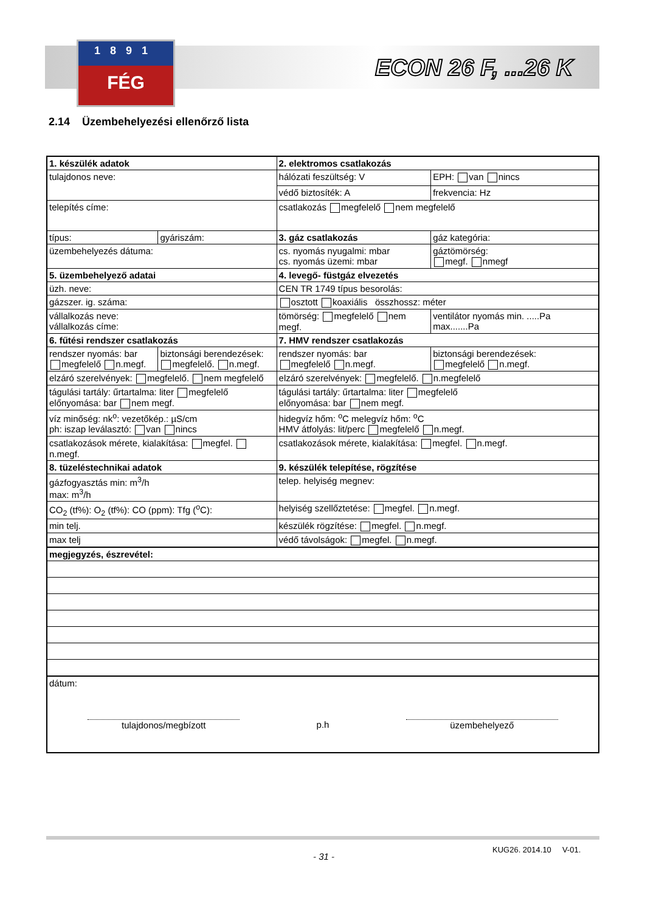1891
FÉG
ECON 26 F, ...26 K
2.14 Üzembehelyezési ellenőrző lista
| 1. készülék adatok | | 2. elektromos csatlakozás | |
| tulajdonos neve: | | hálózati feszültség: V | EPH: van nincs |
| | | védő biztosíték: A | frekvencia: Hz |
| telepítés címe: | | csatlakozás megfelelő nem megfelelő | |
| típus: | gyáriszám: | 3. gáz csatlakozás | gáz kategória: |
| üzembehelyezés dátuma: | | cs. nyomás nyugalmi: mbar cs. nyomás üzemi: mbar | gáztömörség: megf. nmegf |
| 5. üzembehelyező adatai | | 4. levegő- füstgáz elvezetés | |
| üzh. neve: | | CEN TR 1749 típus besorolás: | |
| gázszer. ig. száma: | | osztott koaxiális összhossz: méter | |
| vállalkozás neve: vállalkozás címe: | | tömörség: megfelelő nem megf. | ventilátor nyomás min. .....Pa max.......Pa |
| 6. fűtési rendszer csatlakozás | | 7. HMV rendszer csatlakozás | |
| rendszer nyomás: bar megfelelő n.megf. | biztonsági berendezések: megfelelő. n.megf. | rendszer nyomás: bar megfelelő n.megf. | biztonsági berendezések: megfelelő n.megf. |
| elzáró szerelvények: megfelelő. nem megfelelő | | elzáró szerelvények: megfelelő. n.megfelelő | |
| tágulási tartály: űrtartalma: liter megfelelő előnyomása: bar nem megf. | | tágulási tartály: űrtartalma: liter megfelelő előnyomása: bar nem megf. | |
| víz minőség: nk<sup>o</sup>: vezetőkép.: µS/cm ph: iszap leválasztó: van nincs | | hidegvíz hőm: <sup>o</sup>C melegvíz hőm: <sup>o</sup>C HMV átfolyás: lit/perc megfelelő n.megf. | |
| csatlakozások mérete, kialakítása: megfel. n.megf. | | csatlakozások mérete, kialakítása: megfel. n.megf. | |
| 8. tüzeléstechnikai adatok | | 9. készülék telepítése, rögzítése | |
| gázfogyasztás min: m<sup>3</sup>/h max: m<sup>3</sup>/h | | telep. helyiség megnev: | |
| CO<sub>2</sub> (tf%): O<sub>2</sub> (tf%): CO (ppm): Tfg (<sup>o</sup>C): | | helyiség szellőztetése: megfel. n.megf. | |
| min telj. | | készülék rögzítése: megfel. n.megf. | |
| max telj | | védő távolságok: megfel. n.megf. | |
| megjegyzés, észrevétel: | | | |
| dátum: tulajdonos/megbízott p.h üzembehelyező | | | |
- 31 -
KUG26. 2014.10 V-01.